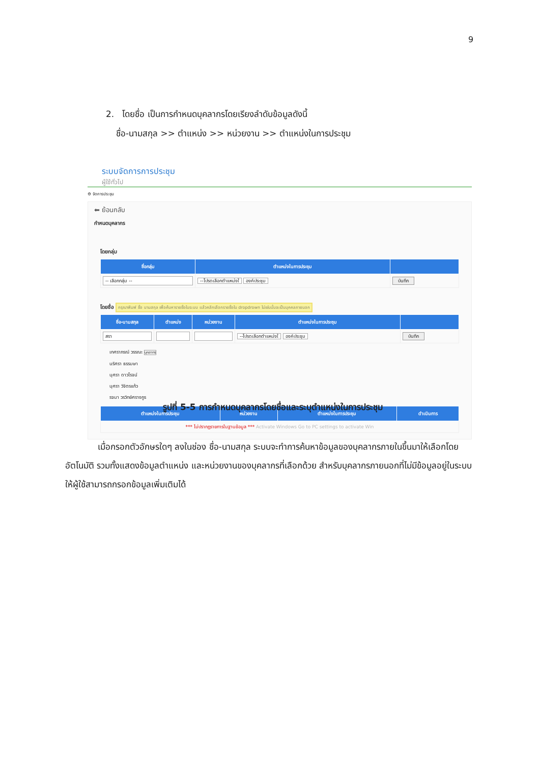9
2. โดยชื่อ เป็นการกำหนดบุคลากรโดยเรียงลำดับข้อมูลดังนี้
ชื่อ-นามสกุล >> ตำแหน่ง >> หน่วยงาน >> ตำแหน่งในการประชุม
ระบบจัดการการประชุม
ผู้ใช้ทั่วไป
⚙ จัดการประชุม
⬅ ย้อนกลับ
กำหนดบุคลากร
โดยกลุ่ม
| ชื่อกลุ่ม | ตำแหน่งในการประชุม | |
| --- | --- | --- |
| -- เลือกกลุ่ม -- | --โปรดเลือกตำแหน่งใ องค์ประชุม | บันทึก |
โดยชื่อ กรุณาพิมพ์ ชื่อ นามสกุล เพื่อค้นหารายชื่อในระบบ แล้วคลิกเลือกรายชื่อใน dropdrown ไม่เช่นนั้นจะเป็นบุคคลภายนอก
| ชื่อ-นามสกุล | ตำแหน่ง | หน่วยงาน | ตำแหน่งในการประชุม | |
| --- | --- | --- | --- | --- |
| สรา | | | --โปรดเลือกตำแหน่งใ องค์ประชุม | บันทึก |
เกศราภรณ์ วรรณะ บุคลากร
นริศรา ธรรมษา
นุศรา ดาวโรจน์
นุศรา วิจิตรแก้ว
รจนา วรวิทย์ศรางกูร
| ตำแหน่งในการประชุม | หน่วยงาน | ตำแหน่งในการประชุม | ดำเนินการ |
| --- | --- | --- | --- |
| *** ไม่ปรากฏรายการในฐานข้อมูล *** Activate Windows Go to PC settings to activate Win | | | |
รูปที่ 5-5 การกำหนดบุคลากรโดยชื่อและระบุตำแหน่งในการประชุม
เมื่อกรอกตัวอักษรใดๆ ลงในช่อง ชื่อ-นามสกุล ระบบจะทำการค้นหาข้อมูลของบุคลากรภายในขึ้นมาให้เลือกโดยอัตโนมัติ รวมทั้งแสดงข้อมูลตำแหน่ง และหน่วยงานของบุคลากรที่เลือกด้วย สำหรับบุคลากรภายนอกที่ไม่มีข้อมูลอยู่ในระบบให้ผู้ใช้สามารถกรอกข้อมูลเพิ่มเติมได้